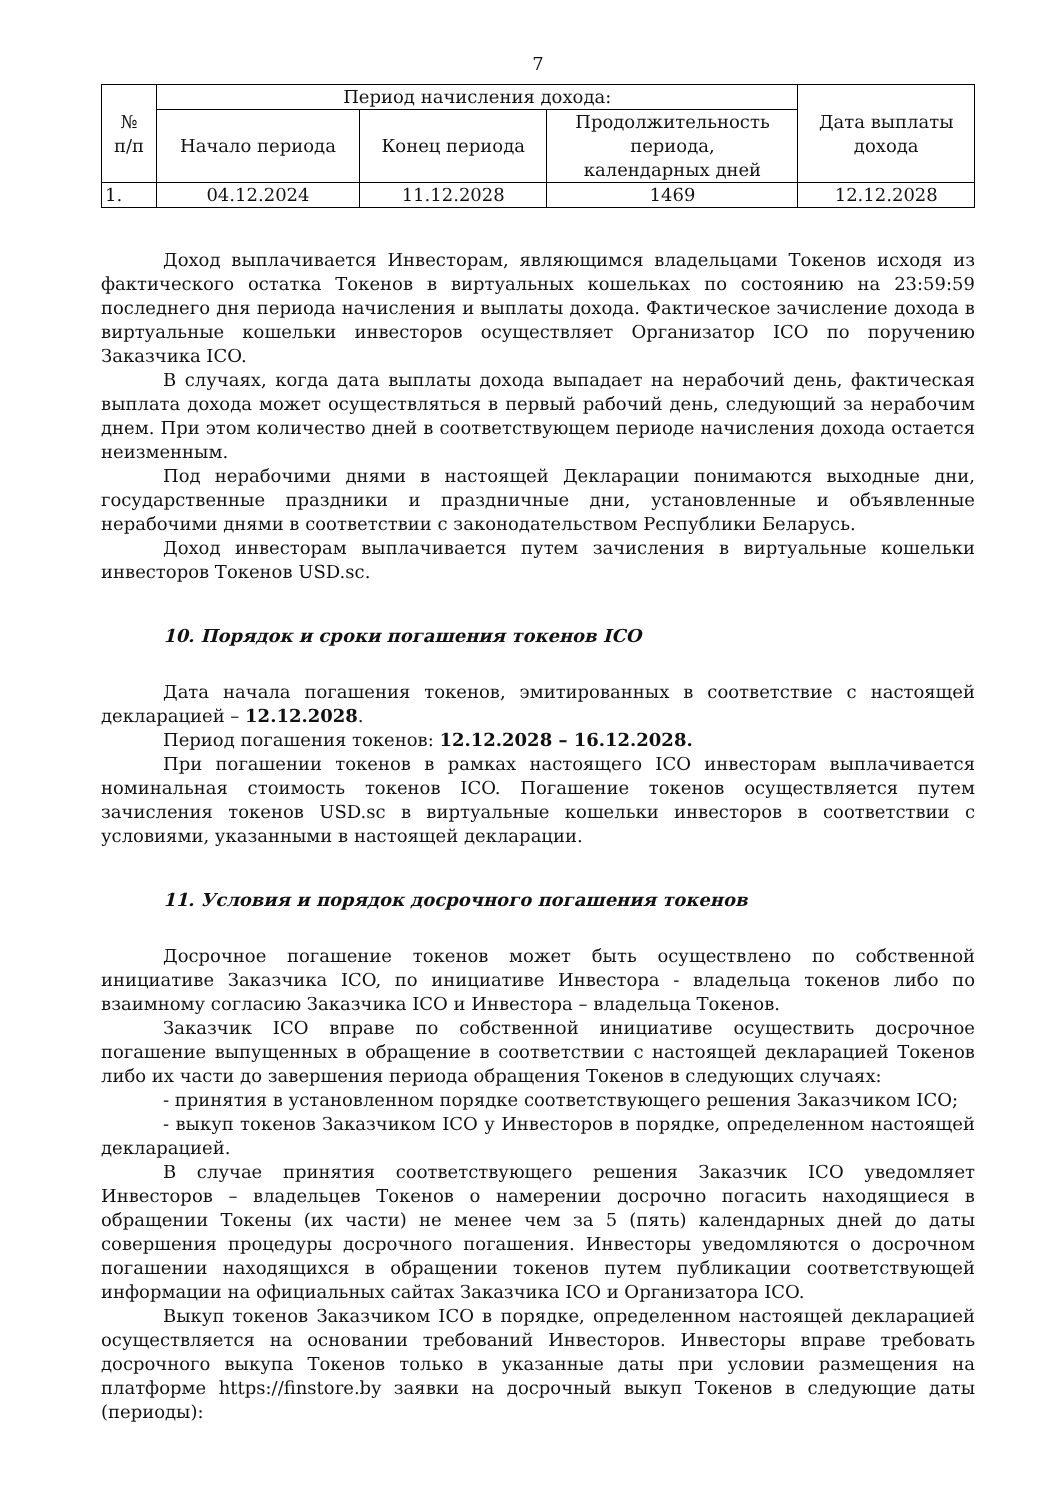7
| № п/п | Период начисления дохода: | | | Дата выплаты дохода |
| --- | --- | --- | --- | --- |
| | Начало периода | Конец периода | Продолжительность периода, календарных дней | |
| 1. | 04.12.2024 | 11.12.2028 | 1469 | 12.12.2028 |
Доход выплачивается Инвесторам, являющимся владельцами Токенов исходя из фактического остатка Токенов в виртуальных кошельках по состоянию на 23:59:59 последнего дня периода начисления и выплаты дохода. Фактическое зачисление дохода в виртуальные кошельки инвесторов осуществляет Организатор ICO по поручению Заказчика ICO.
В случаях, когда дата выплаты дохода выпадает на нерабочий день, фактическая выплата дохода может осуществляться в первый рабочий день, следующий за нерабочим днем. При этом количество дней в соответствующем периоде начисления дохода остается неизменным.
Под нерабочими днями в настоящей Декларации понимаются выходные дни, государственные праздники и праздничные дни, установленные и объявленные нерабочими днями в соответствии с законодательством Республики Беларусь.
Доход инвесторам выплачивается путем зачисления в виртуальные кошельки инвесторов Токенов USD.sc.
10. Порядок и сроки погашения токенов ICO
Дата начала погашения токенов, эмитированных в соответствие с настоящей декларацией – 12.12.2028.
Период погашения токенов: 12.12.2028 – 16.12.2028.
При погашении токенов в рамках настоящего ICO инвесторам выплачивается номинальная стоимость токенов ICO. Погашение токенов осуществляется путем зачисления токенов USD.sc в виртуальные кошельки инвесторов в соответствии с условиями, указанными в настоящей декларации.
11. Условия и порядок досрочного погашения токенов
Досрочное погашение токенов может быть осуществлено по собственной инициативе Заказчика ICO, по инициативе Инвестора - владельца токенов либо по взаимному согласию Заказчика ICO и Инвестора – владельца Токенов.
Заказчик ICO вправе по собственной инициативе осуществить досрочное погашение выпущенных в обращение в соответствии с настоящей декларацией Токенов либо их части до завершения периода обращения Токенов в следующих случаях:
- принятия в установленном порядке соответствующего решения Заказчиком ICO;
- выкуп токенов Заказчиком ICO у Инвесторов в порядке, определенном настоящей декларацией.
В случае принятия соответствующего решения Заказчик ICO уведомляет Инвесторов – владельцев Токенов о намерении досрочно погасить находящиеся в обращении Токены (их части) не менее чем за 5 (пять) календарных дней до даты совершения процедуры досрочного погашения. Инвесторы уведомляются о досрочном погашении находящихся в обращении токенов путем публикации соответствующей информации на официальных сайтах Заказчика ICO и Организатора ICO.
Выкуп токенов Заказчиком ICO в порядке, определенном настоящей декларацией осуществляется на основании требований Инвесторов. Инвесторы вправе требовать досрочного выкупа Токенов только в указанные даты при условии размещения на платформе https://finstore.by заявки на досрочный выкуп Токенов в следующие даты (периоды):